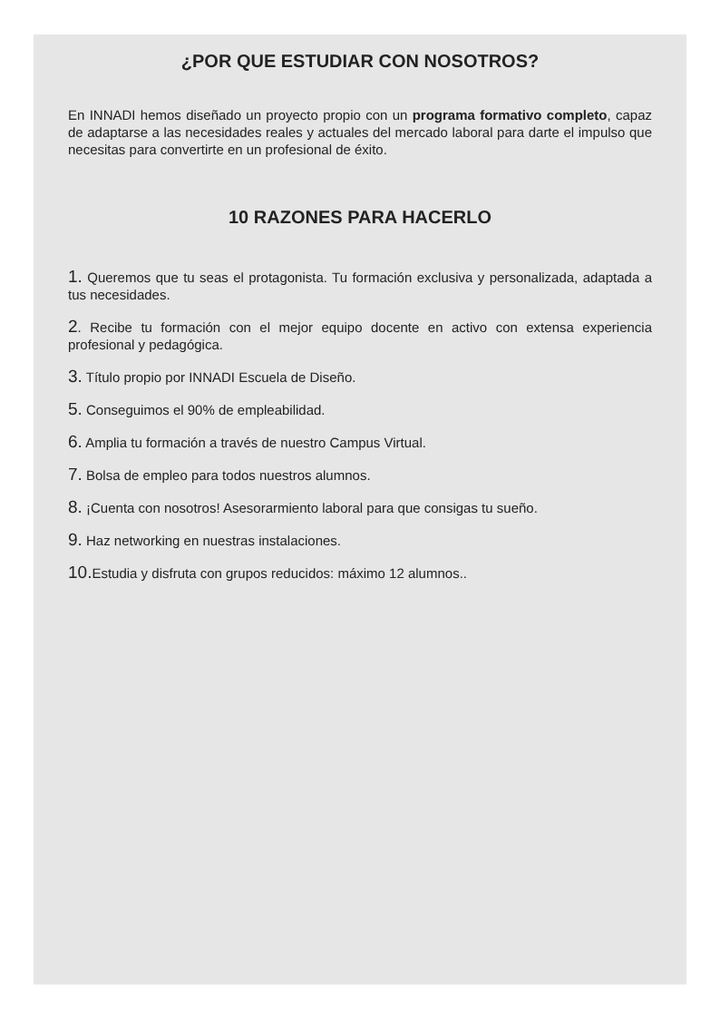¿POR QUE ESTUDIAR CON NOSOTROS?
En INNADI hemos diseñado un proyecto propio con un programa formativo completo, capaz de adaptarse a las necesidades reales y actuales del mercado laboral para darte el impulso que necesitas para convertirte en un profesional de éxito.
10 RAZONES PARA HACERLO
1. Queremos que tu seas el protagonista. Tu formación exclusiva y personalizada, adaptada a tus necesidades.
2. Recibe tu formación con el mejor equipo docente en activo con extensa experiencia profesional y pedagógica.
3. Título propio por INNADI Escuela de Diseño.
5. Conseguimos el 90% de empleabilidad.
6. Amplia tu formación a través de nuestro Campus Virtual.
7. Bolsa de empleo para todos nuestros alumnos.
8. ¡Cuenta con nosotros! Asesorarmiento laboral para que consigas tu sueño.
9. Haz networking en nuestras instalaciones.
10. Estudia y disfruta con grupos reducidos: máximo 12 alumnos..